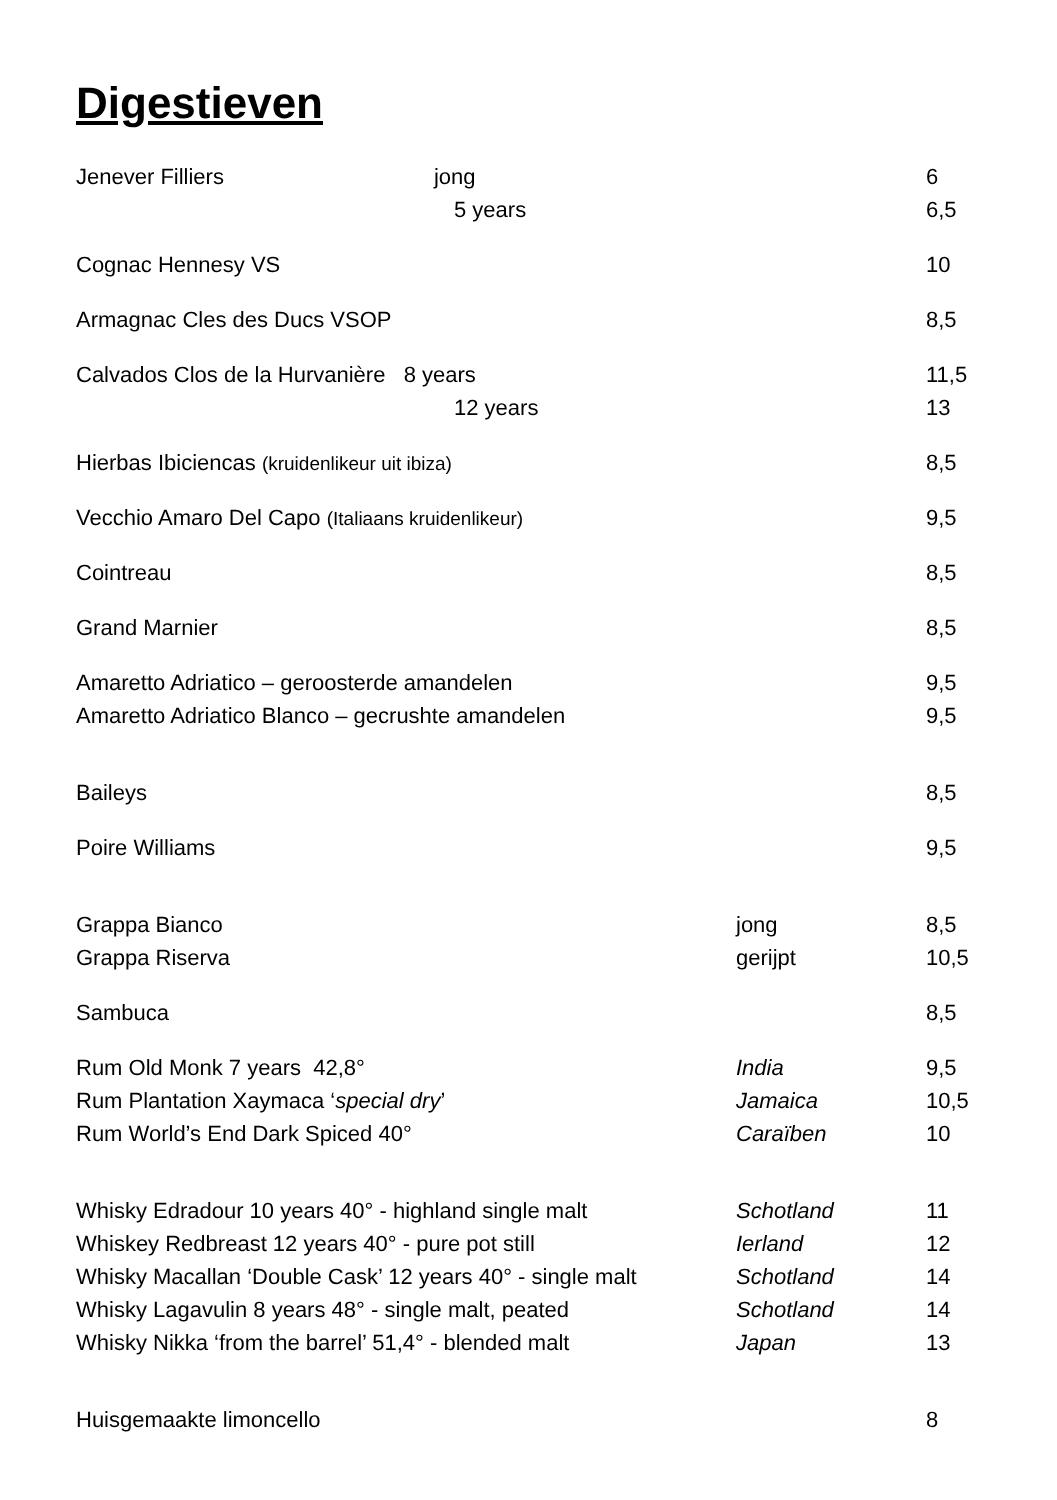Digestieven
| Jenever Filliers jong | | 6 |
| 5 years | | 6,5 |
| Cognac Hennesy VS | | 10 |
| Armagnac Cles des Ducs VSOP | | 8,5 |
| Calvados Clos de la Hurvanière 8 years | | 11,5 |
| 12 years | | 13 |
| Hierbas Ibiciencas (kruidenlikeur uit ibiza) | | 8,5 |
| Vecchio Amaro Del Capo (Italiaans kruidenlikeur) | | 9,5 |
| Cointreau | | 8,5 |
| Grand Marnier | | 8,5 |
| Amaretto Adriatico – geroosterde amandelen | | 9,5 |
| Amaretto Adriatico Blanco – gecrushte amandelen | | 9,5 |
| Baileys | | 8,5 |
| Poire Williams | | 9,5 |
| Grappa Bianco | jong | 8,5 |
| Grappa Riserva | gerijpt | 10,5 |
| Sambuca | | 8,5 |
| Rum Old Monk 7 years 42,8° | India | 9,5 |
| Rum Plantation Xaymaca ‘ special dry ’ | Jamaica | 10,5 |
| Rum World’s End Dark Spiced 40° | Caraïben | 10 |
| Whisky Edradour 10 years 40° - highland single malt | Schotland | 11 |
| Whiskey Redbreast 12 years 40° - pure pot still | Ierland | 12 |
| Whisky Macallan ‘Double Cask’ 12 years 40° - single malt | Schotland | 14 |
| Whisky Lagavulin 8 years 48° - single malt, peated | Schotland | 14 |
| Whisky Nikka ‘from the barrel’ 51,4° - blended malt | Japan | 13 |
| Huisgemaakte limoncello | | 8 |